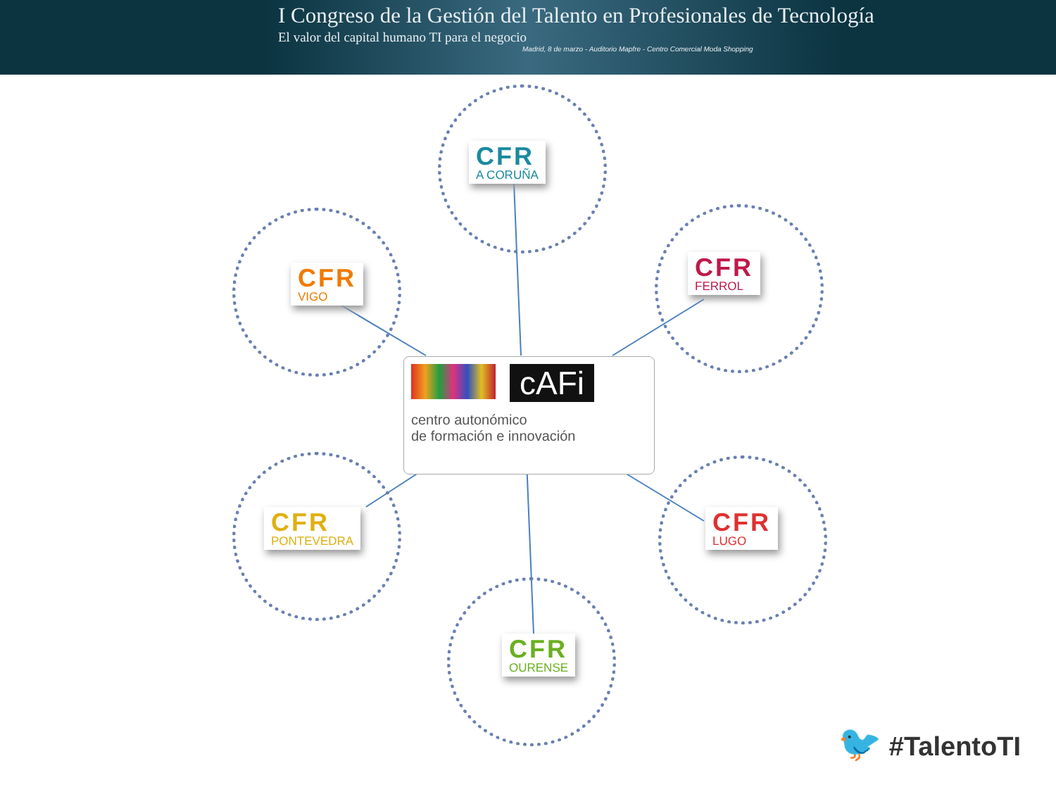I Congreso de la Gestión del Talento en Profesionales de Tecnología
El valor del capital humano TI para el negocio
Madrid, 8 de marzo - Auditorio Mapfre - Centro Comercial Moda Shopping
CFR
A CORUÑA
CFR
VIGO
CFR
FERROL
cAFi
centro autonómico
de formación e innovación
CFR
PONTEVEDRA
CFR
LUGO
CFR
OURENSE
🐦 #TalentoTI